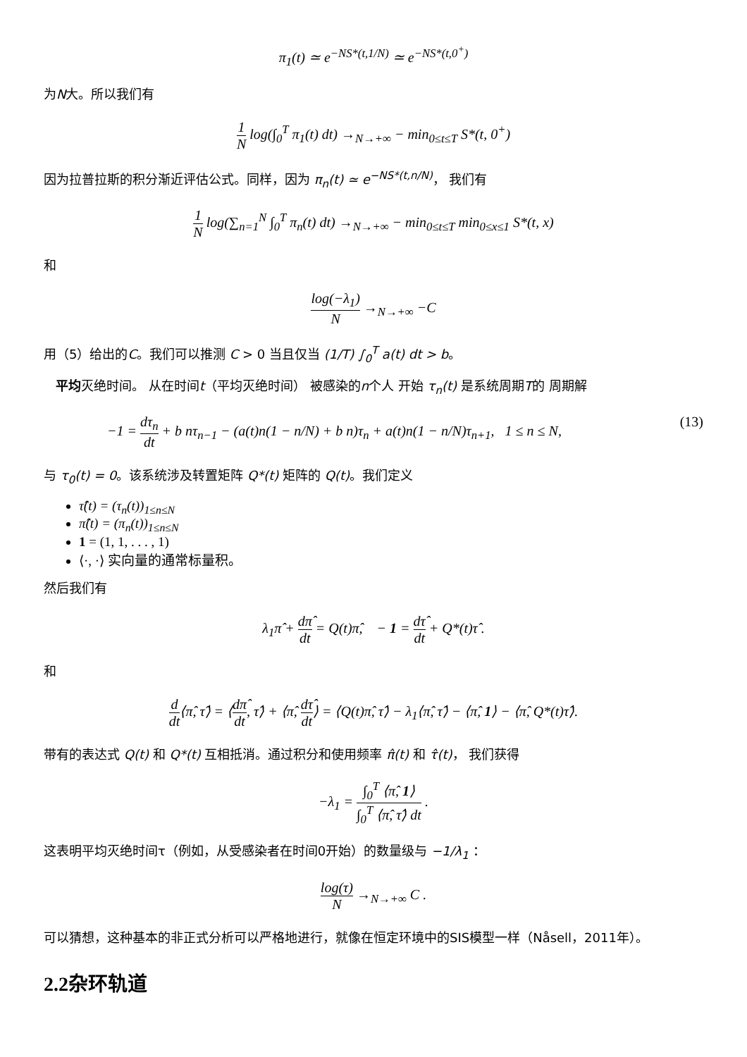π<sub>1</sub>(t) ≃ e<sup>−NS*(t,1/N)</sup> ≃ e<sup>−NS*(t,0<sup>+</sup>)</sup>
为N大。所以我们有
1 N log(∫<sub>0</sub><sup>T</sup> π<sub>1</sub>(t) dt) →<sub>N→+∞</sub> − min<sub>0≤t≤T</sub> S*(t, 0<sup>+</sup>)
因为拉普拉斯的积分渐近评估公式。同样，因为 π<sub>n</sub>(t) ≃ e<sup>−NS*(t,n/N)</sup>， 我们有
1 N log(∑<sub>n=1</sub><sup>N</sup> ∫<sub>0</sub><sup>T</sup> π<sub>n</sub>(t) dt) →<sub>N→+∞</sub> − min<sub>0≤t≤T</sub> min<sub>0≤x≤1</sub> S*(t, x)
和
log(−λ<sub>1</sub>) N →<sub>N→+∞</sub> −C
用（5）给出的C。我们可以推测 C > 0 当且仅当 (1/T) ∫<sub>0</sub><sup>T</sup> a(t) dt > b。
平均灭绝时间。 从在时间t（平均灭绝时间） 被感染的n个人 开始 τ<sub>n</sub>(t) 是系统周期T的 周期解
−1 = dτ<sub>n</sub> dt + b nτ<sub>n−1</sub> − (a(t)n(1 − n/N) + b n)τ<sub>n</sub> + a(t)n(1 − n/N)τ<sub>n+1</sub>, 1 ≤ n ≤ N, (13)
与 τ<sub>0</sub>(t) = 0。该系统涉及转置矩阵 Q*(t) 矩阵的 Q(t)。我们定义
τ̂(t) = (τ<sub>n</sub>(t))<sub>1≤n≤N</sub>
π̂(t) = (π<sub>n</sub>(t))<sub>1≤n≤N</sub>
1 = (1, 1, . . . , 1)
⟨·, ·⟩ 实向量的通常标量积。
然后我们有
λ<sub>1</sub>π̂ + dπ̂ dt = Q(t)π̂, − 1 = dτ̂ dt + Q*(t)τ̂ .
和
d dt⟨π̂, τ̂⟩ = ⟨dπ̂ dt, τ̂⟩ + ⟨π̂, dτ̂ dt⟩ = ⟨Q(t)π̂, τ̂⟩ − λ<sub>1</sub>⟨π̂, τ̂⟩ − ⟨π̂, 1⟩ − ⟨π̂, Q*(t)τ̂⟩.
带有的表达式 Q(t) 和 Q*(t) 互相抵消。通过积分和使用频率 π̂(t) 和 τ̂(t)， 我们获得
−λ<sub>1</sub> = ∫<sub>0</sub><sup>T</sup> ⟨π̂, 1⟩ ∫<sub>0</sub><sup>T</sup> ⟨π̂, τ̂⟩ dt .
这表明平均灭绝时间τ（例如，从受感染者在时间0开始）的数量级与 −1/λ<sub>1</sub> ：
log(τ) N →<sub>N→+∞</sub> C .
可以猜想，这种基本的非正式分析可以严格地进行，就像在恒定环境中的SIS模型一样（Nåsell，2011年）。
2.2杂环轨道